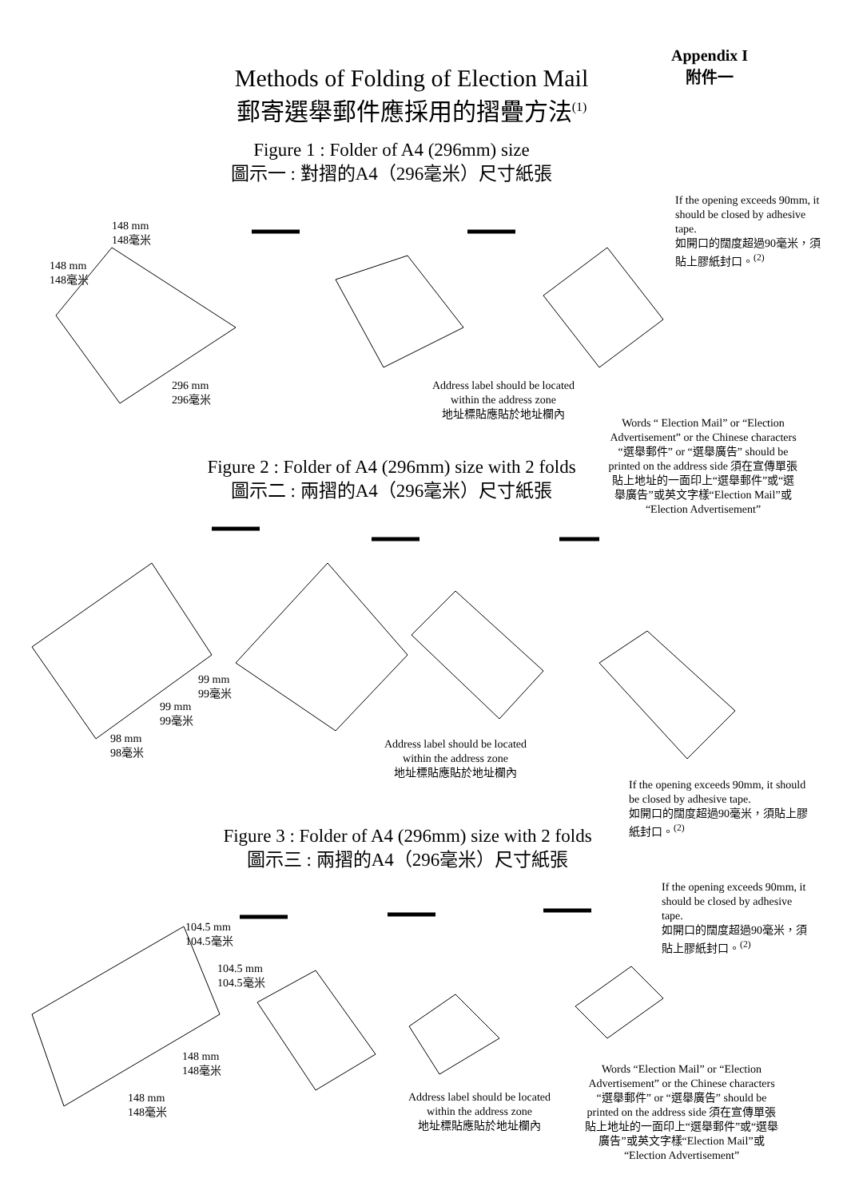Appendix I
附件一
Methods of Folding of Election Mail
郵寄選舉郵件應採用的摺疊方法<sup>(1)</sup>
Figure 1 : Folder of A4 (296mm) size
圖示一 : 對摺的A4（296毫米）尺寸紙張
If the opening exceeds 90mm, it should be closed by adhesive tape.
如開口的闊度超過90毫米，須貼上膠紙封口。<sup>(2)</sup>
148 mm
148毫米
148 mm
148毫米
296 mm
296毫米
Address label should be located within the address zone
地址標貼應貼於地址欄內
Words “ Election Mail” or “Election Advertisement” or the Chinese characters “選舉郵件” or “選舉廣告” should be printed on the address side 須在宣傳單張貼上地址的一面印上“選舉郵件”或“選舉廣告”或英文字樣“Election Mail”或“Election Advertisement”
Figure 2 : Folder of A4 (296mm) size with 2 folds
圖示二 : 兩摺的A4（296毫米）尺寸紙張
99 mm
99毫米
99 mm
99毫米
98 mm
98毫米
Address label should be located within the address zone
地址標貼應貼於地址欄內
If the opening exceeds 90mm, it should be closed by adhesive tape.
如開口的闊度超過90毫米，須貼上膠紙封口。<sup>(2)</sup>
Figure 3 : Folder of A4 (296mm) size with 2 folds
圖示三 : 兩摺的A4（296毫米）尺寸紙張
If the opening exceeds 90mm, it should be closed by adhesive tape.
如開口的闊度超過90毫米，須貼上膠紙封口。<sup>(2)</sup>
104.5 mm
104.5毫米
104.5 mm
104.5毫米
148 mm
148毫米
148 mm
148毫米
Address label should be located within the address zone
地址標貼應貼於地址欄內
Words “Election Mail” or “Election Advertisement” or the Chinese characters “選舉郵件” or “選舉廣告” should be printed on the address side 須在宣傳單張貼上地址的一面印上“選舉郵件”或“選舉廣告”或英文字樣“Election Mail”或“Election Advertisement”